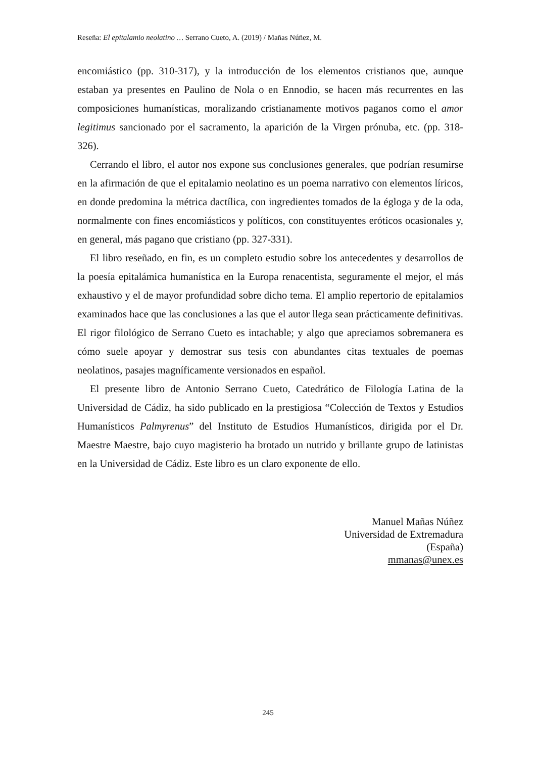Reseña: El epitalamio neolatino … Serrano Cueto, A. (2019) / Mañas Núñez, M.
encomiástico (pp. 310-317), y la introducción de los elementos cristianos que, aunque estaban ya presentes en Paulino de Nola o en Ennodio, se hacen más recurrentes en las composiciones humanísticas, moralizando cristianamente motivos paganos como el amor legitimus sancionado por el sacramento, la aparición de la Virgen prónuba, etc. (pp. 318-326).
Cerrando el libro, el autor nos expone sus conclusiones generales, que podrían resumirse en la afirmación de que el epitalamio neolatino es un poema narrativo con elementos líricos, en donde predomina la métrica dactílica, con ingredientes tomados de la égloga y de la oda, normalmente con fines encomiásticos y políticos, con constituyentes eróticos ocasionales y, en general, más pagano que cristiano (pp. 327-331).
El libro reseñado, en fin, es un completo estudio sobre los antecedentes y desarrollos de la poesía epitalámica humanística en la Europa renacentista, seguramente el mejor, el más exhaustivo y el de mayor profundidad sobre dicho tema. El amplio repertorio de epitalamios examinados hace que las conclusiones a las que el autor llega sean prácticamente definitivas. El rigor filológico de Serrano Cueto es intachable; y algo que apreciamos sobremanera es cómo suele apoyar y demostrar sus tesis con abundantes citas textuales de poemas neolatinos, pasajes magníficamente versionados en español.
El presente libro de Antonio Serrano Cueto, Catedrático de Filología Latina de la Universidad de Cádiz, ha sido publicado en la prestigiosa “Colección de Textos y Estudios Humanísticos Palmyrenus” del Instituto de Estudios Humanísticos, dirigida por el Dr. Maestre Maestre, bajo cuyo magisterio ha brotado un nutrido y brillante grupo de latinistas en la Universidad de Cádiz. Este libro es un claro exponente de ello.
Manuel Mañas Núñez
Universidad de Extremadura
(España)
mmanas@unex.es
245